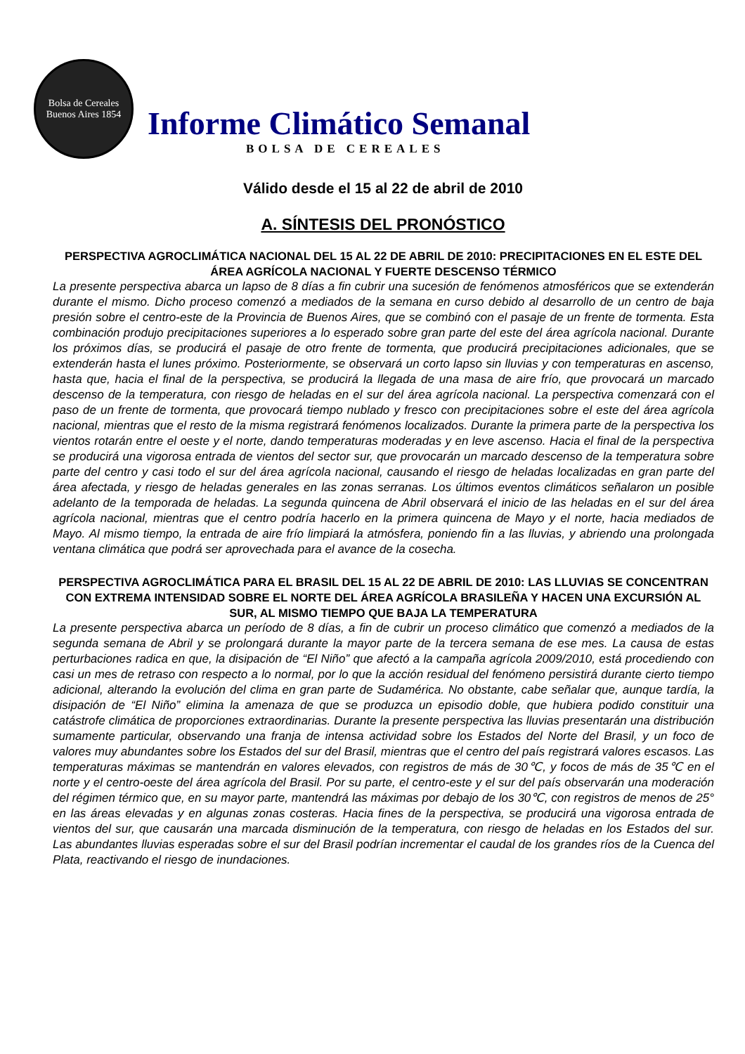Bolsa de Cereales
Buenos Aires 1854
Informe Climático Semanal
BOLSA DE CEREALES
Válido desde el 15 al 22 de abril de 2010
A. SÍNTESIS DEL PRONÓSTICO
PERSPECTIVA AGROCLIMÁTICA NACIONAL DEL 15 AL 22 DE ABRIL DE 2010: PRECIPITACIONES EN EL ESTE DEL ÁREA AGRÍCOLA NACIONAL Y FUERTE DESCENSO TÉRMICO
La presente perspectiva abarca un lapso de 8 días a fin cubrir una sucesión de fenómenos atmosféricos que se extenderán durante el mismo. Dicho proceso comenzó a mediados de la semana en curso debido al desarrollo de un centro de baja presión sobre el centro-este de la Provincia de Buenos Aires, que se combinó con el pasaje de un frente de tormenta. Esta combinación produjo precipitaciones superiores a lo esperado sobre gran parte del este del área agrícola nacional. Durante los próximos días, se producirá el pasaje de otro frente de tormenta, que producirá precipitaciones adicionales, que se extenderán hasta el lunes próximo. Posteriormente, se observará un corto lapso sin lluvias y con temperaturas en ascenso, hasta que, hacia el final de la perspectiva, se producirá la llegada de una masa de aire frío, que provocará un marcado descenso de la temperatura, con riesgo de heladas en el sur del área agrícola nacional. La perspectiva comenzará con el paso de un frente de tormenta, que provocará tiempo nublado y fresco con precipitaciones sobre el este del área agrícola nacional, mientras que el resto de la misma registrará fenómenos localizados. Durante la primera parte de la perspectiva los vientos rotarán entre el oeste y el norte, dando temperaturas moderadas y en leve ascenso. Hacia el final de la perspectiva se producirá una vigorosa entrada de vientos del sector sur, que provocarán un marcado descenso de la temperatura sobre parte del centro y casi todo el sur del área agrícola nacional, causando el riesgo de heladas localizadas en gran parte del área afectada, y riesgo de heladas generales en las zonas serranas. Los últimos eventos climáticos señalaron un posible adelanto de la temporada de heladas. La segunda quincena de Abril observará el inicio de las heladas en el sur del área agrícola nacional, mientras que el centro podría hacerlo en la primera quincena de Mayo y el norte, hacia mediados de Mayo. Al mismo tiempo, la entrada de aire frío limpiará la atmósfera, poniendo fin a las lluvias, y abriendo una prolongada ventana climática que podrá ser aprovechada para el avance de la cosecha.
PERSPECTIVA AGROCLIMÁTICA PARA EL BRASIL DEL 15 AL 22 DE ABRIL DE 2010: LAS LLUVIAS SE CONCENTRAN CON EXTREMA INTENSIDAD SOBRE EL NORTE DEL ÁREA AGRÍCOLA BRASILEÑA Y HACEN UNA EXCURSIÓN AL SUR, AL MISMO TIEMPO QUE BAJA LA TEMPERATURA
La presente perspectiva abarca un período de 8 días, a fin de cubrir un proceso climático que comenzó a mediados de la segunda semana de Abril y se prolongará durante la mayor parte de la tercera semana de ese mes. La causa de estas perturbaciones radica en que, la disipación de “El Niño” que afectó a la campaña agrícola 2009/2010, está procediendo con casi un mes de retraso con respecto a lo normal, por lo que la acción residual del fenómeno persistirá durante cierto tiempo adicional, alterando la evolución del clima en gran parte de Sudamérica. No obstante, cabe señalar que, aunque tardía, la disipación de “El Niño” elimina la amenaza de que se produzca un episodio doble, que hubiera podido constituir una catástrofe climática de proporciones extraordinarias. Durante la presente perspectiva las lluvias presentarán una distribución sumamente particular, observando una franja de intensa actividad sobre los Estados del Norte del Brasil, y un foco de valores muy abundantes sobre los Estados del sur del Brasil, mientras que el centro del país registrará valores escasos. Las temperaturas máximas se mantendrán en valores elevados, con registros de más de 30℃, y focos de más de 35℃ en el norte y el centro-oeste del área agrícola del Brasil. Por su parte, el centro-este y el sur del país observarán una moderación del régimen térmico que, en su mayor parte, mantendrá las máximas por debajo de los 30℃, con registros de menos de 25° en las áreas elevadas y en algunas zonas costeras. Hacia fines de la perspectiva, se producirá una vigorosa entrada de vientos del sur, que causarán una marcada disminución de la temperatura, con riesgo de heladas en los Estados del sur. Las abundantes lluvias esperadas sobre el sur del Brasil podrían incrementar el caudal de los grandes ríos de la Cuenca del Plata, reactivando el riesgo de inundaciones.